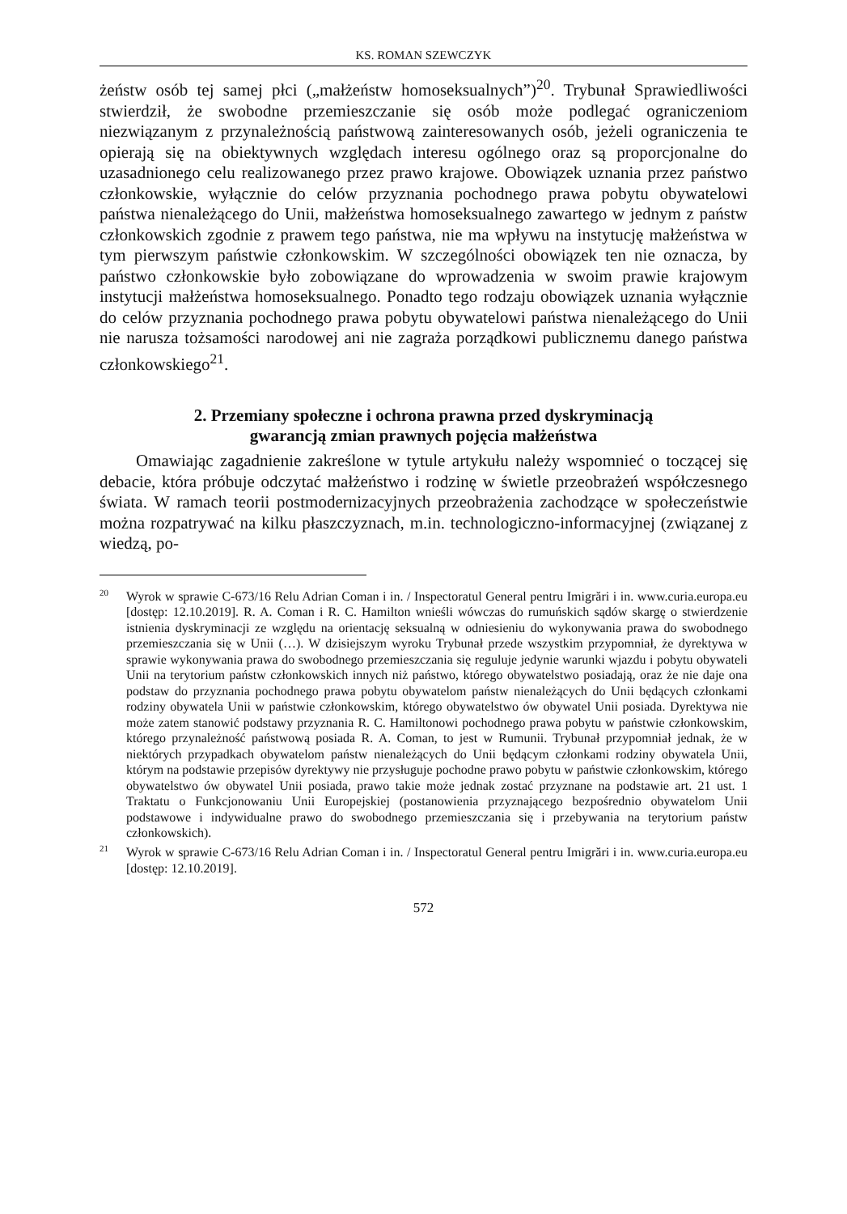KS. ROMAN SZEWCZYK
żeństw osób tej samej płci („małżeństw homoseksualnych”)<sup>20</sup>. Trybunał Sprawiedliwości stwierdził, że swobodne przemieszczanie się osób może podlegać ograniczeniom niezwiązanym z przynależnością państwową zainteresowanych osób, jeżeli ograniczenia te opierają się na obiektywnych względach interesu ogólnego oraz są proporcjonalne do uzasadnionego celu realizowanego przez prawo krajowe. Obowiązek uznania przez państwo członkowskie, wyłącznie do celów przyznania pochodnego prawa pobytu obywatelowi państwa nienależącego do Unii, małżeństwa homoseksualnego zawartego w jednym z państw członkowskich zgodnie z prawem tego państwa, nie ma wpływu na instytucję małżeństwa w tym pierwszym państwie członkowskim. W szczególności obowiązek ten nie oznacza, by państwo członkowskie było zobowiązane do wprowadzenia w swoim prawie krajowym instytucji małżeństwa homoseksualnego. Ponadto tego rodzaju obowiązek uznania wyłącznie do celów przyznania pochodnego prawa pobytu obywatelowi państwa nienależącego do Unii nie narusza tożsamości narodowej ani nie zagraża porządkowi publicznemu danego państwa członkowskiego<sup>21</sup>.
2. Przemiany społeczne i ochrona prawna przed dyskryminacją
gwarancją zmian prawnych pojęcia małżeństwa
Omawiając zagadnienie zakreślone w tytule artykułu należy wspomnieć o toczącej się debacie, która próbuje odczytać małżeństwo i rodzinę w świetle przeobrażeń współczesnego świata. W ramach teorii postmodernizacyjnych przeobrażenia zachodzące w społeczeństwie można rozpatrywać na kilku płaszczyznach, m.in. technologiczno-informacyjnej (związanej z wiedzą, po-
<sup>20</sup> Wyrok w sprawie C-673/16 Relu Adrian Coman i in. / Inspectoratul General pentru Imigrări i in. www.curia.europa.eu [dostęp: 12.10.2019]. R. A. Coman i R. C. Hamilton wnieśli wówczas do rumuńskich sądów skargę o stwierdzenie istnienia dyskryminacji ze względu na orientację seksualną w odniesieniu do wykonywania prawa do swobodnego przemieszczania się w Unii (…). W dzisiejszym wyroku Trybunał przede wszystkim przypomniał, że dyrektywa w sprawie wykonywania prawa do swobodnego przemieszczania się reguluje jedynie warunki wjazdu i pobytu obywateli Unii na terytorium państw członkowskich innych niż państwo, którego obywatelstwo posiadają, oraz że nie daje ona podstaw do przyznania pochodnego prawa pobytu obywatelom państw nienależących do Unii będących członkami rodziny obywatela Unii w państwie członkowskim, którego obywatelstwo ów obywatel Unii posiada. Dyrektywa nie może zatem stanowić podstawy przyznania R. C. Hamiltonowi pochodnego prawa pobytu w państwie członkowskim, którego przynależność państwową posiada R. A. Coman, to jest w Rumunii. Trybunał przypomniał jednak, że w niektórych przypadkach obywatelom państw nienależących do Unii będącym członkami rodziny obywatela Unii, którym na podstawie przepisów dyrektywy nie przysługuje pochodne prawo pobytu w państwie członkowskim, którego obywatelstwo ów obywatel Unii posiada, prawo takie może jednak zostać przyznane na podstawie art. 21 ust. 1 Traktatu o Funkcjonowaniu Unii Europejskiej (postanowienia przyznającego bezpośrednio obywatelom Unii podstawowe i indywidualne prawo do swobodnego przemieszczania się i przebywania na terytorium państw członkowskich).
<sup>21</sup> Wyrok w sprawie C-673/16 Relu Adrian Coman i in. / Inspectoratul General pentru Imigrări i in. www.curia.europa.eu [dostęp: 12.10.2019].
572